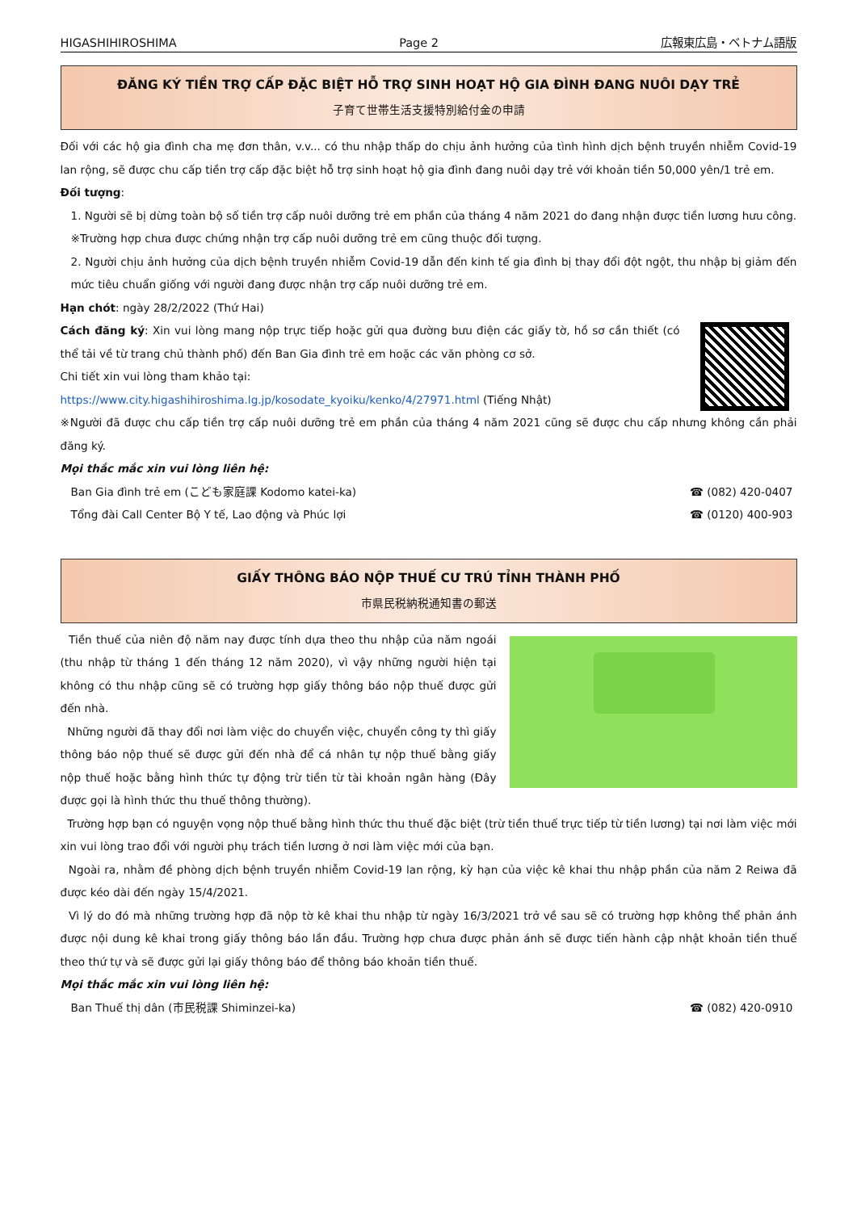HIGASHIHIROSHIMA Page 2 広報東広島・ベトナム語版
ĐĂNG KÝ TIỀN TRỢ CẤP ĐẶC BIỆT HỖ TRỢ SINH HOẠT HỘ GIA ĐÌNH ĐANG NUÔI DẠY TRẺ
子育て世帯生活支援特別給付金の申請
Đối với các hộ gia đình cha mẹ đơn thân, v.v... có thu nhập thấp do chịu ảnh hưởng của tình hình dịch bệnh truyền nhiễm Covid-19 lan rộng, sẽ được chu cấp tiền trợ cấp đặc biệt hỗ trợ sinh hoạt hộ gia đình đang nuôi dạy trẻ với khoản tiền 50,000 yên/1 trẻ em.
Đối tượng:
1. Người sẽ bị dừng toàn bộ số tiền trợ cấp nuôi dưỡng trẻ em phần của tháng 4 năm 2021 do đang nhận được tiền lương hưu công.
※Trường hợp chưa được chứng nhận trợ cấp nuôi dưỡng trẻ em cũng thuộc đối tượng.
2. Người chịu ảnh hưởng của dịch bệnh truyền nhiễm Covid-19 dẫn đến kinh tế gia đình bị thay đổi đột ngột, thu nhập bị giảm đến mức tiêu chuẩn giống với người đang được nhận trợ cấp nuôi dưỡng trẻ em.
Hạn chót: ngày 28/2/2022 (Thứ Hai)
Cách đăng ký: Xin vui lòng mang nộp trực tiếp hoặc gửi qua đường bưu điện các giấy tờ, hồ sơ cần thiết (có thể tải về từ trang chủ thành phố) đến Ban Gia đình trẻ em hoặc các văn phòng cơ sở.
Chi tiết xin vui lòng tham khảo tại:
https://www.city.higashihiroshima.lg.jp/kosodate_kyoiku/kenko/4/27971.html (Tiếng Nhật)
※Người đã được chu cấp tiền trợ cấp nuôi dưỡng trẻ em phần của tháng 4 năm 2021 cũng sẽ được chu cấp nhưng không cần phải đăng ký.
Mọi thắc mắc xin vui lòng liên hệ:
Ban Gia đình trẻ em (こども家庭課 Kodomo katei-ka) ☎ (082) 420-0407
Tổng đài Call Center Bộ Y tế, Lao động và Phúc lợi ☎ (0120) 400-903
GIẤY THÔNG BÁO NỘP THUẾ CƯ TRÚ TỈNH THÀNH PHỐ
市県民税納税通知書の郵送
Tiền thuế của niên độ năm nay được tính dựa theo thu nhập của năm ngoái (thu nhập từ tháng 1 đến tháng 12 năm 2020), vì vậy những người hiện tại không có thu nhập cũng sẽ có trường hợp giấy thông báo nộp thuế được gửi đến nhà.
Những người đã thay đổi nơi làm việc do chuyển việc, chuyển công ty thì giấy thông báo nộp thuế sẽ được gửi đến nhà để cá nhân tự nộp thuế bằng giấy nộp thuế hoặc bằng hình thức tự động trừ tiền từ tài khoản ngân hàng (Đây được gọi là hình thức thu thuế thông thường).
Trường hợp bạn có nguyện vọng nộp thuế bằng hình thức thu thuế đặc biệt (trừ tiền thuế trực tiếp từ tiền lương) tại nơi làm việc mới xin vui lòng trao đổi với người phụ trách tiền lương ở nơi làm việc mới của bạn.
Ngoài ra, nhằm đề phòng dịch bệnh truyền nhiễm Covid-19 lan rộng, kỳ hạn của việc kê khai thu nhập phần của năm 2 Reiwa đã được kéo dài đến ngày 15/4/2021.
Vì lý do đó mà những trường hợp đã nộp tờ kê khai thu nhập từ ngày 16/3/2021 trở về sau sẽ có trường hợp không thể phản ánh được nội dung kê khai trong giấy thông báo lần đầu. Trường hợp chưa được phản ánh sẽ được tiến hành cập nhật khoản tiền thuế theo thứ tự và sẽ được gửi lại giấy thông báo để thông báo khoản tiền thuế.
Mọi thắc mắc xin vui lòng liên hệ:
Ban Thuế thị dân (市民税課 Shiminzei-ka) ☎ (082) 420-0910